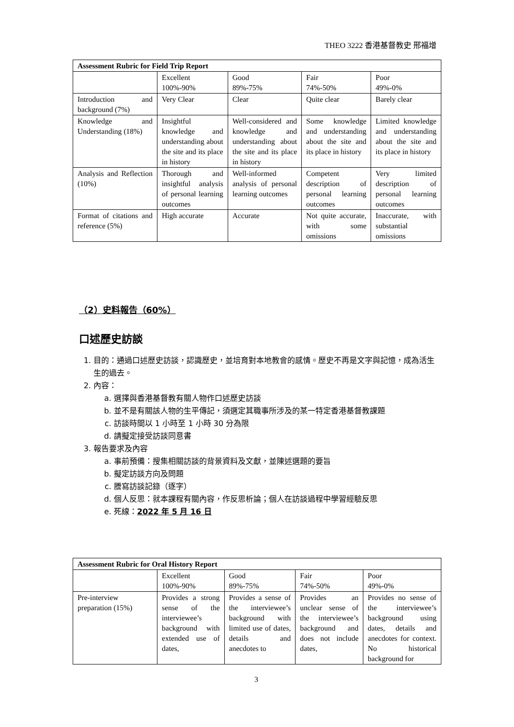THEO 3222 香港基督教史 邢福增
| Assessment Rubric for Field Trip Report | | | | |
| --- | --- | --- | --- | --- |
| | Excellent 100%-90% | Good 89%-75% | Fair 74%-50% | Poor 49%-0% |
| Introduction and background (7%) | Very Clear | Clear | Quite clear | Barely clear |
| Knowledge and Understanding (18%) | Insightful knowledge and understanding about the site and its place in history | Well-considered and knowledge and understanding about the site and its place in history | Some knowledge and understanding about the site and its place in history | Limited knowledge and understanding about the site and its place in history |
| Analysis and Reflection (10%) | Thorough and insightful analysis of personal learning outcomes | Well-informed analysis of personal learning outcomes | Competent description of personal learning outcomes | Very limited description of personal learning outcomes |
| Format of citations and reference (5%) | High accurate | Accurate | Not quite accurate, with some omissions | Inaccurate, with substantial omissions |
（2）史料報告（60%）
口述歷史訪談
1. 目的：通過口述歷史訪談，認識歷史，並培育對本地教會的感情。歷史不再是文字與記憶，成為活生生的過去。
2. 內容：
a. 選擇與香港基督教有關人物作口述歷史訪談
b. 並不是有關該人物的生平傳記，須選定其職事所涉及的某一特定香港基督教課題
c. 訪談時間以 1 小時至 1 小時 30 分為限
d. 請擬定接受訪談同意書
3. 報告要求及內容
a. 事前預備：搜集相關訪談的背景資料及文獻，並陳述選題的要旨
b. 擬定訪談方向及問題
c. 謄寫訪談記錄（逐字）
d. 個人反思：就本課程有關內容，作反思析論；個人在訪談過程中學習經驗反思
e. 死線：2022 年 5 月 16 日
| Assessment Rubric for Oral History Report | | | | |
| --- | --- | --- | --- | --- |
| | Excellent 100%-90% | Good 89%-75% | Fair 74%-50% | Poor 49%-0% |
| Pre-interview preparation (15%) | Provides a strong sense of the interviewee’s background with extended use of dates, | Provides a sense of the interviewee’s background with limited use of dates, details and anecdotes to | Provides an unclear sense of the interviewee’s background and does not include dates, | Provides no sense of the interviewee’s background using dates, details and anecdotes for context. No historical background for |
3